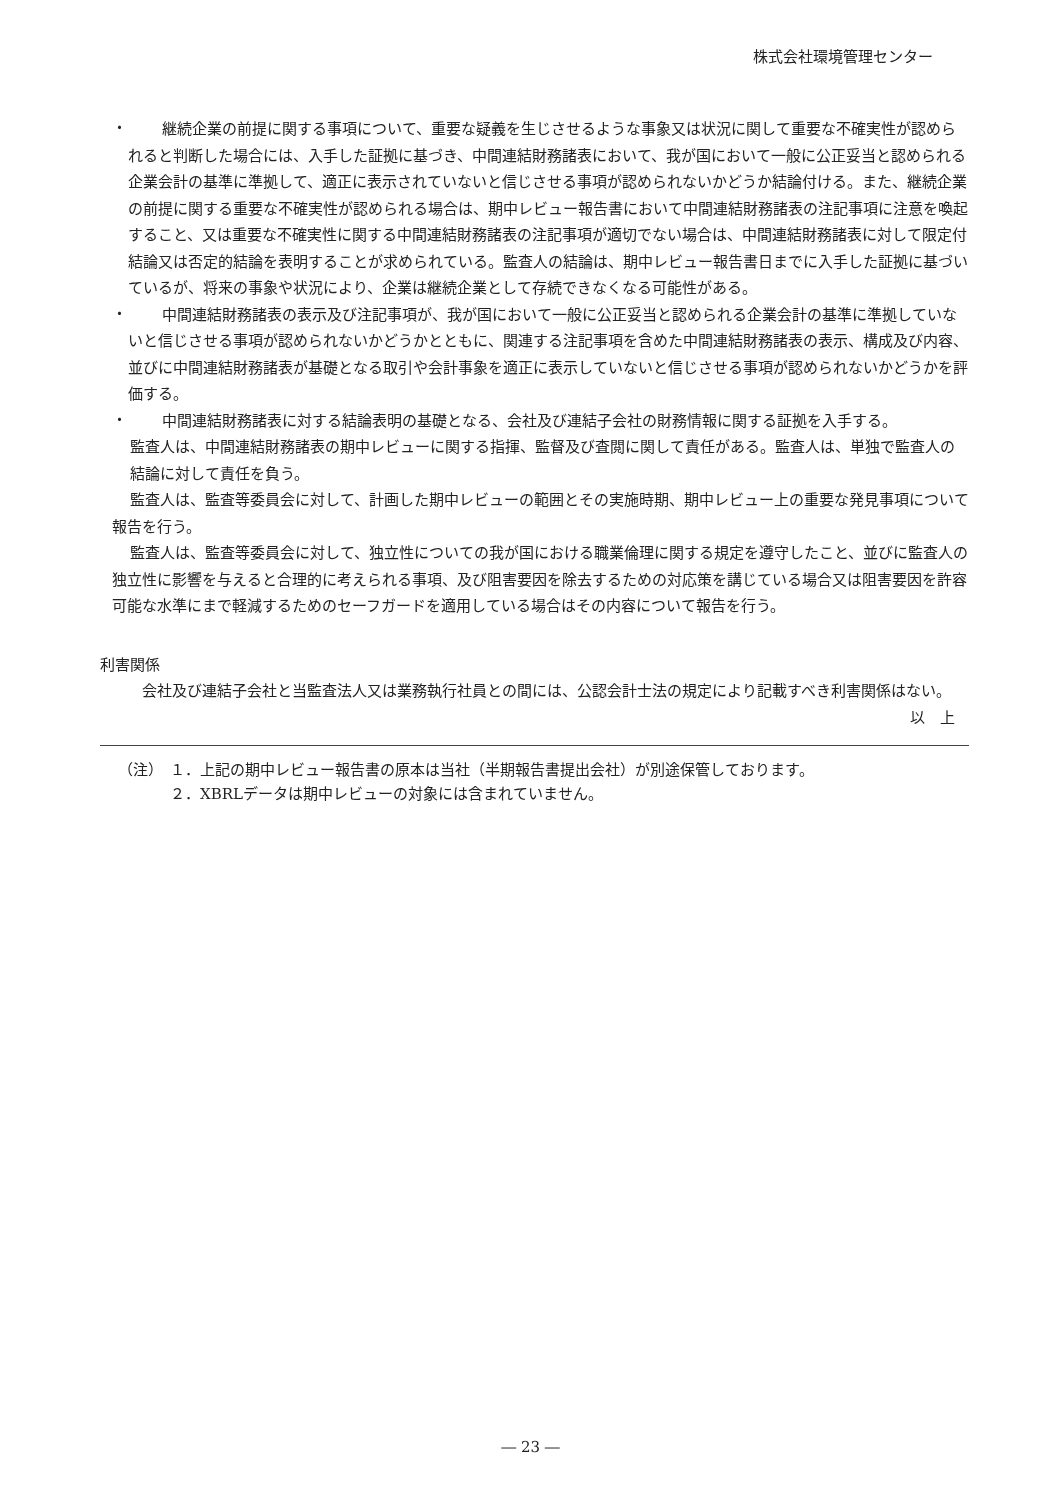株式会社環境管理センター
・
継続企業の前提に関する事項について、重要な疑義を生じさせるような事象又は状況に関して重要な不確実性が認められると判断した場合には、入手した証拠に基づき、中間連結財務諸表において、我が国において一般に公正妥当と認められる企業会計の基準に準拠して、適正に表示されていないと信じさせる事項が認められないかどうか結論付ける。また、継続企業の前提に関する重要な不確実性が認められる場合は、期中レビュー報告書において中間連結財務諸表の注記事項に注意を喚起すること、又は重要な不確実性に関する中間連結財務諸表の注記事項が適切でない場合は、中間連結財務諸表に対して限定付結論又は否定的結論を表明することが求められている。監査人の結論は、期中レビュー報告書日までに入手した証拠に基づいているが、将来の事象や状況により、企業は継続企業として存続できなくなる可能性がある。
・
中間連結財務諸表の表示及び注記事項が、我が国において一般に公正妥当と認められる企業会計の基準に準拠していないと信じさせる事項が認められないかどうかとともに、関連する注記事項を含めた中間連結財務諸表の表示、構成及び内容、並びに中間連結財務諸表が基礎となる取引や会計事象を適正に表示していないと信じさせる事項が認められないかどうかを評価する。
・
中間連結財務諸表に対する結論表明の基礎となる、会社及び連結子会社の財務情報に関する証拠を入手する。
監査人は、中間連結財務諸表の期中レビューに関する指揮、監督及び査閲に関して責任がある。監査人は、単独で監査人の結論に対して責任を負う。
監査人は、監査等委員会に対して、計画した期中レビューの範囲とその実施時期、期中レビュー上の重要な発見事項について報告を行う。
監査人は、監査等委員会に対して、独立性についての我が国における職業倫理に関する規定を遵守したこと、並びに監査人の独立性に影響を与えると合理的に考えられる事項、及び阻害要因を除去するための対応策を講じている場合又は阻害要因を許容可能な水準にまで軽減するためのセーフガードを適用している場合はその内容について報告を行う。
利害関係
会社及び連結子会社と当監査法人又は業務執行社員との間には、公認会計士法の規定により記載すべき利害関係はない。
以　上
（注） １．上記の期中レビュー報告書の原本は当社（半期報告書提出会社）が別途保管しております。
２．XBRLデータは期中レビューの対象には含まれていません。
― 23 ―